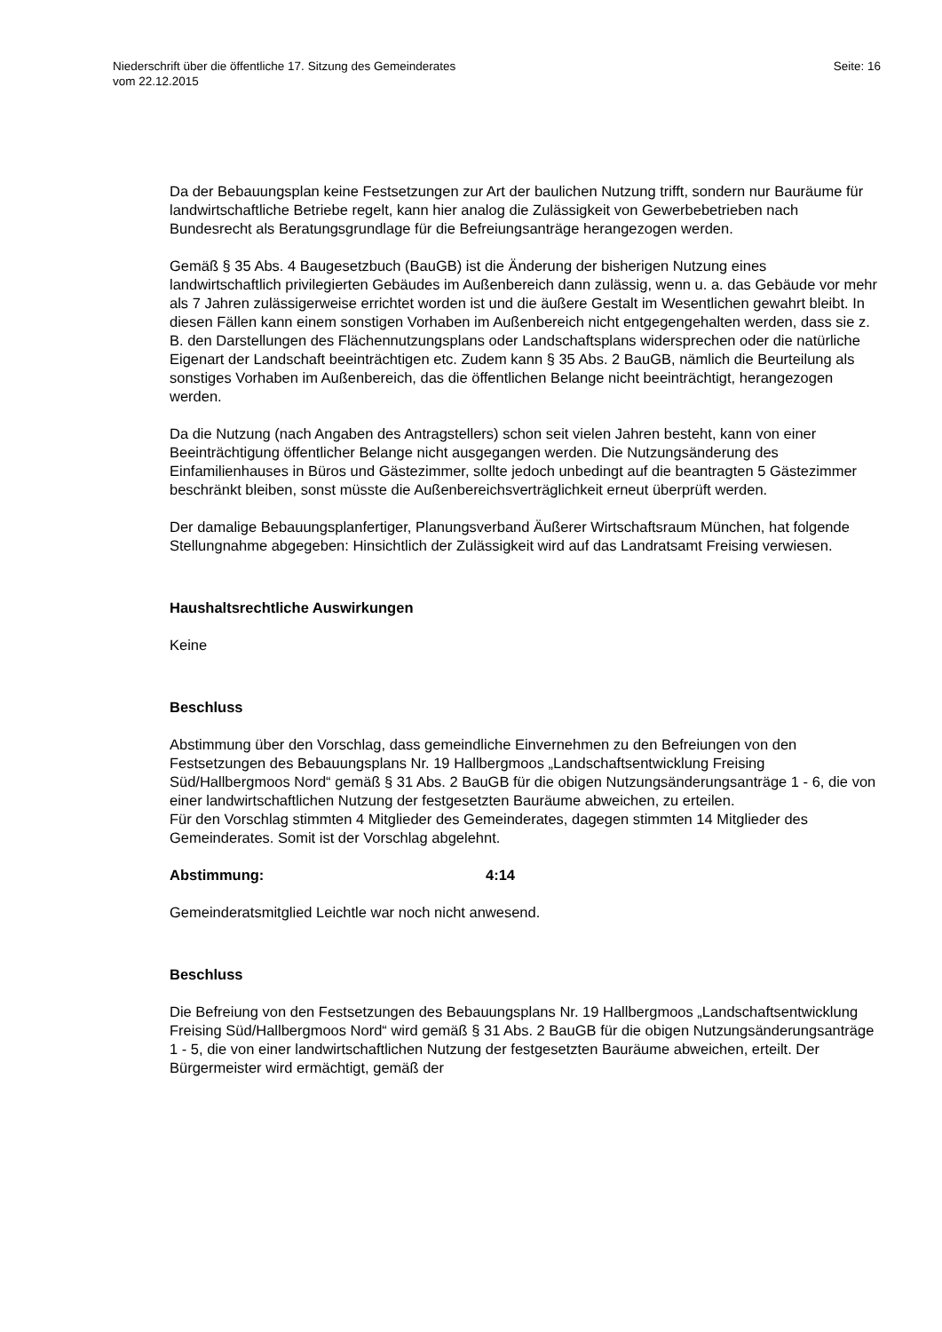Niederschrift über die öffentliche 17. Sitzung des Gemeinderates
vom 22.12.2015
Seite: 16
Da der Bebauungsplan keine Festsetzungen zur Art der baulichen Nutzung trifft, sondern nur Bauräume für landwirtschaftliche Betriebe regelt, kann hier analog die Zulässigkeit von Gewerbebetrieben nach Bundesrecht als Beratungsgrundlage für die Befreiungsanträge herangezogen werden.
Gemäß § 35 Abs. 4 Baugesetzbuch (BauGB) ist die Änderung der bisherigen Nutzung eines landwirtschaftlich privilegierten Gebäudes im Außenbereich dann zulässig, wenn u. a. das Gebäude vor mehr als 7 Jahren zulässigerweise errichtet worden ist und die äußere Gestalt im Wesentlichen gewahrt bleibt. In diesen Fällen kann einem sonstigen Vorhaben im Außenbereich nicht entgegengehalten werden, dass sie z. B. den Darstellungen des Flächennutzungsplans oder Landschaftsplans widersprechen oder die natürliche Eigenart der Landschaft beeinträchtigen etc. Zudem kann § 35 Abs. 2 BauGB, nämlich die Beurteilung als sonstiges Vorhaben im Außenbereich, das die öffentlichen Belange nicht beeinträchtigt, herangezogen werden.
Da die Nutzung (nach Angaben des Antragstellers) schon seit vielen Jahren besteht, kann von einer Beeinträchtigung öffentlicher Belange nicht ausgegangen werden. Die Nutzungsänderung des Einfamilienhauses in Büros und Gästezimmer, sollte jedoch unbedingt auf die beantragten 5 Gästezimmer beschränkt bleiben, sonst müsste die Außenbereichsverträglichkeit erneut überprüft werden.
Der damalige Bebauungsplanfertiger, Planungsverband Äußerer Wirtschaftsraum München, hat folgende Stellungnahme abgegeben: Hinsichtlich der Zulässigkeit wird auf das Landratsamt Freising verwiesen.
Haushaltsrechtliche Auswirkungen
Keine
Beschluss
Abstimmung über den Vorschlag, dass gemeindliche Einvernehmen zu den Befreiungen von den Festsetzungen des Bebauungsplans Nr. 19 Hallbergmoos „Landschaftsentwicklung Freising Süd/Hallbergmoos Nord“ gemäß § 31 Abs. 2 BauGB für die obigen Nutzungsänderungsanträge 1 - 6, die von einer landwirtschaftlichen Nutzung der festgesetzten Bauräume abweichen, zu erteilen.
Für den Vorschlag stimmten 4 Mitglieder des Gemeinderates, dagegen stimmten 14 Mitglieder des Gemeinderates. Somit ist der Vorschlag abgelehnt.
Abstimmung: 4:14
Gemeinderatsmitglied Leichtle war noch nicht anwesend.
Beschluss
Die Befreiung von den Festsetzungen des Bebauungsplans Nr. 19 Hallbergmoos „Landschaftsentwicklung Freising Süd/Hallbergmoos Nord“ wird gemäß § 31 Abs. 2 BauGB für die obigen Nutzungsänderungsanträge 1 - 5, die von einer landwirtschaftlichen Nutzung der festgesetzten Bauräume abweichen, erteilt. Der Bürgermeister wird ermächtigt, gemäß der